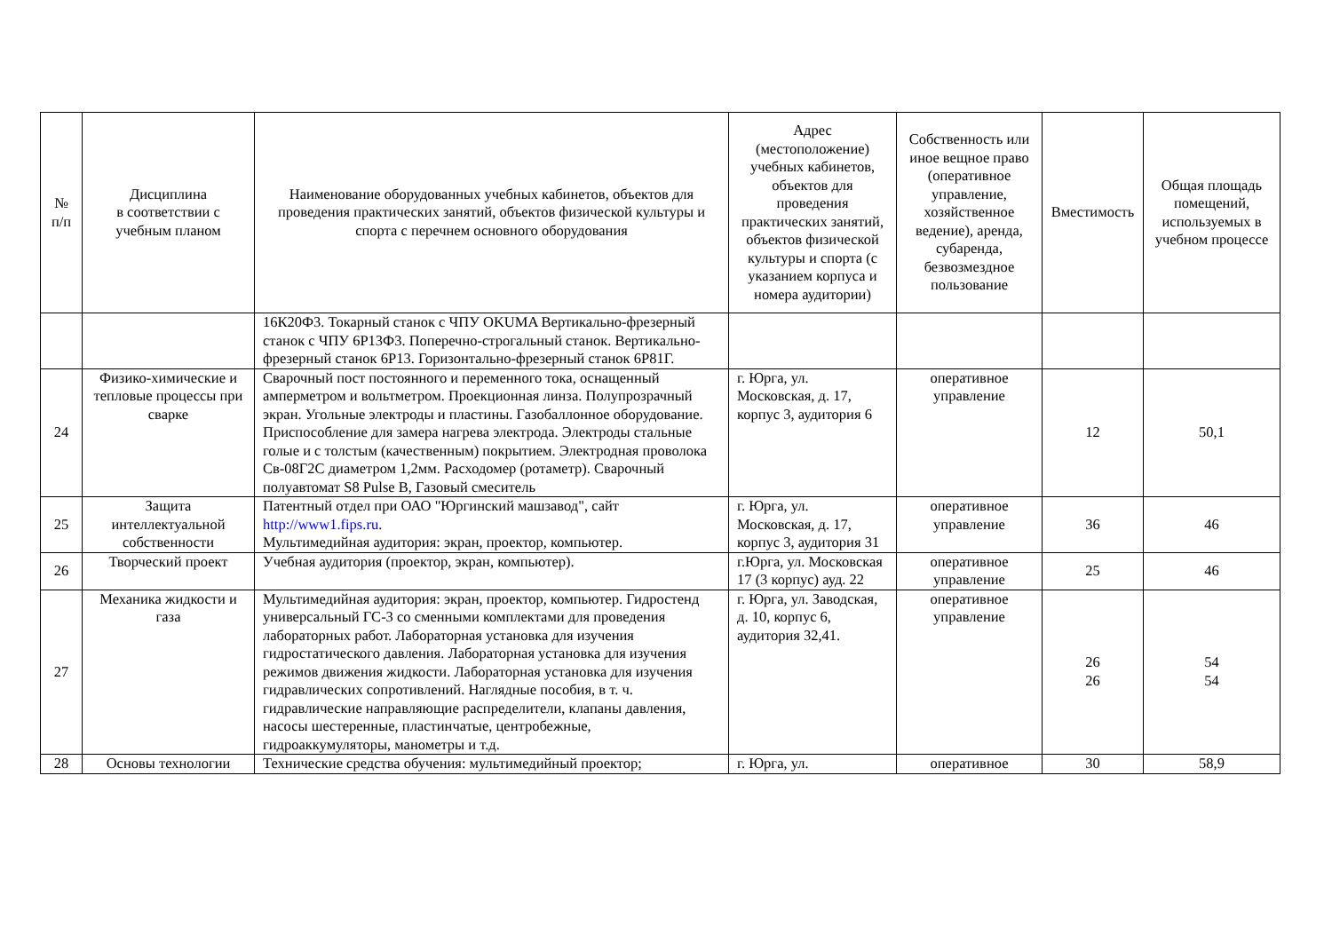| № п/п | Дисциплина в соответствии с учебным планом | Наименование оборудованных учебных кабинетов, объектов для проведения практических занятий, объектов физической культуры и спорта с перечнем основного оборудования | Адрес (местоположение) учебных кабинетов, объектов для проведения практических занятий, объектов физической культуры и спорта (с указанием корпуса и номера аудитории) | Собственность или иное вещное право (оперативное управление, хозяйственное ведение), аренда, субаренда, безвозмездное пользование | Вместимость | Общая площадь помещений, используемых в учебном процессе |
| --- | --- | --- | --- | --- | --- | --- |
| | | 16К20Ф3. Токарный станок с ЧПУ OKUMA Вертикально-фрезерный станок с ЧПУ 6Р13Ф3. Поперечно-строгальный станок. Вертикально-фрезерный станок 6Р13. Горизонтально-фрезерный станок 6Р81Г. | | | | |
| 24 | Физико-химические и тепловые процессы при сварке | Сварочный пост постоянного и переменного тока, оснащенный амперметром и вольтметром. Проекционная линза. Полупрозрачный экран. Угольные электроды и пластины. Газобаллонное оборудование. Приспособление для замера нагрева электрода. Электроды стальные голые и с толстым (качественным) покрытием. Электродная проволока Св-08Г2С диаметром 1,2мм. Расходомер (ротаметр). Сварочный полуавтомат S8 Pulse B, Газовый смеситель | г. Юрга, ул. Московская, д. 17, корпус 3, аудитория 6 | оперативное управление | 12 | 50,1 |
| 25 | Защита интеллектуальной собственности | Патентный отдел при ОАО "Юргинский машзавод", сайт http://www1.fips.ru . Мультимедийная аудитория: экран, проектор, компьютер. | г. Юрга, ул. Московская, д. 17, корпус 3, аудитория 31 | оперативное управление | 36 | 46 |
| 26 | Творческий проект | Учебная аудитория (проектор, экран, компьютер). | г.Юрга, ул. Московская 17 (3 корпус) ауд. 22 | оперативное управление | 25 | 46 |
| 27 | Механика жидкости и газа | Мультимедийная аудитория: экран, проектор, компьютер. Гидростенд универсальный ГС-3 со сменными комплектами для проведения лабораторных работ. Лабораторная установка для изучения гидростатического давления. Лабораторная установка для изучения режимов движения жидкости. Лабораторная установка для изучения гидравлических сопротивлений. Наглядные пособия, в т. ч. гидравлические направляющие распределители, клапаны давления, насосы шестеренные, пластинчатые, центробежные, гидроаккумуляторы, манометры и т.д. | г. Юрга, ул. Заводская, д. 10, корпус 6, аудитория 32,41. | оперативное управление | 26 26 | 54 54 |
| 28 | Основы технологии | Технические средства обучения: мультимедийный проектор; | г. Юрга, ул. | оперативное | 30 | 58,9 |